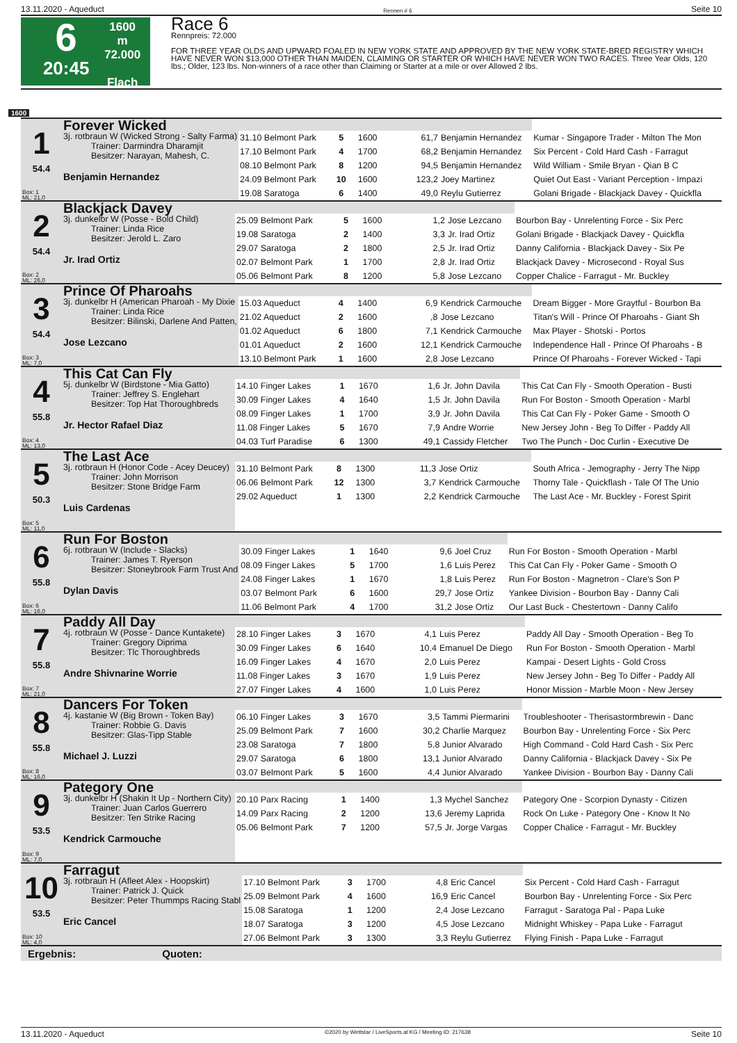13.11.2020 - Aqueduct Rennen # 6 Seite 10
6
20:45
1600 m
72.000
Flach
Race 6
Rennpreis: 72.000
FOR THREE YEAR OLDS AND UPWARD FOALED IN NEW YORK STATE AND APPROVED BY THE NEW YORK STATE-BRED REGISTRY WHICH HAVE NEVER WON $13,000 OTHER THAN MAIDEN, CLAIMING OR STARTER OR WHICH HAVE NEVER WON TWO RACES. Three Year Olds, 120 lbs.; Older, 123 lbs. Non-winners of a race other than Claiming or Starter at a mile or over Allowed 2 lbs.
1600
| 1 54.4 Box: 1 ML: 21,0 | Forever Wicked 3j. rotbraun W (Wicked Strong - Salty Farma) Trainer: Darmindra Dharamjit Besitzer: Narayan, Mahesh, C. Benjamin Hernandez | | | | | | |
| | | 31.10 Belmont Park | 5 | 1600 | 61,7 | Benjamin Hernandez | Kumar - Singapore Trader - Milton The Mon |
| | | 17.10 Belmont Park | 4 | 1700 | 68,2 | Benjamin Hernandez | Six Percent - Cold Hard Cash - Farragut |
| | | 08.10 Belmont Park | 8 | 1200 | 94,5 | Benjamin Hernandez | Wild William - Smile Bryan - Qian B C |
| | | 24.09 Belmont Park | 10 | 1600 | 123,2 | Joey Martinez | Quiet Out East - Variant Perception - Impazi |
| | | 19.08 Saratoga | 6 | 1400 | 49,0 | Reylu Gutierrez | Golani Brigade - Blackjack Davey - Quickfla |
| 2 54.4 Box: 2 ML: 26,0 | Blackjack Davey 3j. dunkelbr W (Posse - Bold Child) Trainer: Linda Rice Besitzer: Jerold L. Zaro Jr. Irad Ortiz | | | | | | |
| | | 25.09 Belmont Park | 5 | 1600 | 1,2 | Jose Lezcano | Bourbon Bay - Unrelenting Force - Six Perc |
| | | 19.08 Saratoga | 2 | 1400 | 3,3 | Jr. Irad Ortiz | Golani Brigade - Blackjack Davey - Quickfla |
| | | 29.07 Saratoga | 2 | 1800 | 2,5 | Jr. Irad Ortiz | Danny California - Blackjack Davey - Six Pe |
| | | 02.07 Belmont Park | 1 | 1700 | 2,8 | Jr. Irad Ortiz | Blackjack Davey - Microsecond - Royal Sus |
| | | 05.06 Belmont Park | 8 | 1200 | 5,8 | Jose Lezcano | Copper Chalice - Farragut - Mr. Buckley |
| 3 54.4 Box: 3 ML: 7,0 | Prince Of Pharoahs 3j. dunkelbr H (American Pharoah - My Dixie Trainer: Linda Rice Besitzer: Bilinski, Darlene And Patten, Jose Lezcano | | | | | | |
| | | 15.03 Aqueduct | 4 | 1400 | 6,9 | Kendrick Carmouche | Dream Bigger - More Graytful - Bourbon Ba |
| | | 21.02 Aqueduct | 2 | 1600 | ,8 | Jose Lezcano | Titan's Will - Prince Of Pharoahs - Giant Sh |
| | | 01.02 Aqueduct | 6 | 1800 | 7,1 | Kendrick Carmouche | Max Player - Shotski - Portos |
| | | 01.01 Aqueduct | 2 | 1600 | 12,1 | Kendrick Carmouche | Independence Hall - Prince Of Pharoahs - B |
| | | 13.10 Belmont Park | 1 | 1600 | 2,8 | Jose Lezcano | Prince Of Pharoahs - Forever Wicked - Tapi |
| 4 55.8 Box: 4 ML: 13,0 | This Cat Can Fly 5j. dunkelbr W (Birdstone - Mia Gatto) Trainer: Jeffrey S. Englehart Besitzer: Top Hat Thoroughbreds Jr. Hector Rafael Diaz | | | | | | |
| | | 14.10 Finger Lakes | 1 | 1670 | 1,6 | Jr. John Davila | This Cat Can Fly - Smooth Operation - Busti |
| | | 30.09 Finger Lakes | 4 | 1640 | 1,5 | Jr. John Davila | Run For Boston - Smooth Operation - Marbl |
| | | 08.09 Finger Lakes | 1 | 1700 | 3,9 | Jr. John Davila | This Cat Can Fly - Poker Game - Smooth O |
| | | 11.08 Finger Lakes | 5 | 1670 | 7,9 | Andre Worrie | New Jersey John - Beg To Differ - Paddy All |
| | | 04.03 Turf Paradise | 6 | 1300 | 49,1 | Cassidy Fletcher | Two The Punch - Doc Curlin - Executive De |
| 5 50.3 Box: 5 ML: 11,0 | The Last Ace 3j. rotbraun H (Honor Code - Acey Deucey) Trainer: John Morrison Besitzer: Stone Bridge Farm Luis Cardenas | | | | | | |
| | | 31.10 Belmont Park | 8 | 1300 | 11,3 | Jose Ortiz | South Africa - Jemography - Jerry The Nipp |
| | | 06.06 Belmont Park | 12 | 1300 | 3,7 | Kendrick Carmouche | Thorny Tale - Quickflash - Tale Of The Unio |
| | | 29.02 Aqueduct | 1 | 1300 | 2,2 | Kendrick Carmouche | The Last Ace - Mr. Buckley - Forest Spirit |
| 6 55.8 Box: 6 ML: 16,0 | Run For Boston 6j. rotbraun W (Include - Slacks) Trainer: James T. Ryerson Besitzer: Stoneybrook Farm Trust And Dylan Davis | | | | | | |
| | | 30.09 Finger Lakes | 1 | 1640 | 9,6 | Joel Cruz | Run For Boston - Smooth Operation - Marbl |
| | | 08.09 Finger Lakes | 5 | 1700 | 1,6 | Luis Perez | This Cat Can Fly - Poker Game - Smooth O |
| | | 24.08 Finger Lakes | 1 | 1670 | 1,8 | Luis Perez | Run For Boston - Magnetron - Clare's Son P |
| | | 03.07 Belmont Park | 6 | 1600 | 29,7 | Jose Ortiz | Yankee Division - Bourbon Bay - Danny Cali |
| | | 11.06 Belmont Park | 4 | 1700 | 31,2 | Jose Ortiz | Our Last Buck - Chestertown - Danny Califo |
| 7 55.8 Box: 7 ML: 21,0 | Paddy All Day 4j. rotbraun W (Posse - Dance Kuntakete) Trainer: Gregory Diprima Besitzer: Tlc Thoroughbreds Andre Shivnarine Worrie | | | | | | |
| | | 28.10 Finger Lakes | 3 | 1670 | 4,1 | Luis Perez | Paddy All Day - Smooth Operation - Beg To |
| | | 30.09 Finger Lakes | 6 | 1640 | 10,4 | Emanuel De Diego | Run For Boston - Smooth Operation - Marbl |
| | | 16.09 Finger Lakes | 4 | 1670 | 2,0 | Luis Perez | Kampai - Desert Lights - Gold Cross |
| | | 11.08 Finger Lakes | 3 | 1670 | 1,9 | Luis Perez | New Jersey John - Beg To Differ - Paddy All |
| | | 27.07 Finger Lakes | 4 | 1600 | 1,0 | Luis Perez | Honor Mission - Marble Moon - New Jersey |
| 8 55.8 Box: 8 ML: 16,0 | Dancers For Token 4j. kastanie W (Big Brown - Token Bay) Trainer: Robbie G. Davis Besitzer: Glas-Tipp Stable Michael J. Luzzi | | | | | | |
| | | 06.10 Finger Lakes | 3 | 1670 | 3,5 | Tammi Piermarini | Troubleshooter - Therisastormbrewin - Danc |
| | | 25.09 Belmont Park | 7 | 1600 | 30,2 | Charlie Marquez | Bourbon Bay - Unrelenting Force - Six Perc |
| | | 23.08 Saratoga | 7 | 1800 | 5,8 | Junior Alvarado | High Command - Cold Hard Cash - Six Perc |
| | | 29.07 Saratoga | 6 | 1800 | 13,1 | Junior Alvarado | Danny California - Blackjack Davey - Six Pe |
| | | 03.07 Belmont Park | 5 | 1600 | 4,4 | Junior Alvarado | Yankee Division - Bourbon Bay - Danny Cali |
| 9 53.5 Box: 9 ML: 7,0 | Pategory One 3j. dunkelbr H (Shakin It Up - Northern City) Trainer: Juan Carlos Guerrero Besitzer: Ten Strike Racing Kendrick Carmouche | | | | | | |
| | | 20.10 Parx Racing | 1 | 1400 | 1,3 | Mychel Sanchez | Pategory One - Scorpion Dynasty - Citizen |
| | | 14.09 Parx Racing | 2 | 1200 | 13,6 | Jeremy Laprida | Rock On Luke - Pategory One - Know It No |
| | | 05.06 Belmont Park | 7 | 1200 | 57,5 | Jr. Jorge Vargas | Copper Chalice - Farragut - Mr. Buckley |
| 10 53.5 Box: 10 ML: 4,0 | Farragut 3j. rotbraun H (Afleet Alex - Hoopskirt) Trainer: Patrick J. Quick Besitzer: Peter Thummps Racing Stabl Eric Cancel | | | | | | |
| | | 17.10 Belmont Park | 3 | 1700 | 4,8 | Eric Cancel | Six Percent - Cold Hard Cash - Farragut |
| | | 25.09 Belmont Park | 4 | 1600 | 16,9 | Eric Cancel | Bourbon Bay - Unrelenting Force - Six Perc |
| | | 15.08 Saratoga | 1 | 1200 | 2,4 | Jose Lezcano | Farragut - Saratoga Pal - Papa Luke |
| | | 18.07 Saratoga | 3 | 1200 | 4,5 | Jose Lezcano | Midnight Whiskey - Papa Luke - Farragut |
| | | 27.06 Belmont Park | 3 | 1300 | 3,3 | Reylu Gutierrez | Flying Finish - Papa Luke - Farragut |
Ergebnis: Quoten:
13.11.2020 - Aqueduct ©2020 by Wettstar / LiveSports.at KG / Meeting ID: 217638 Seite 10